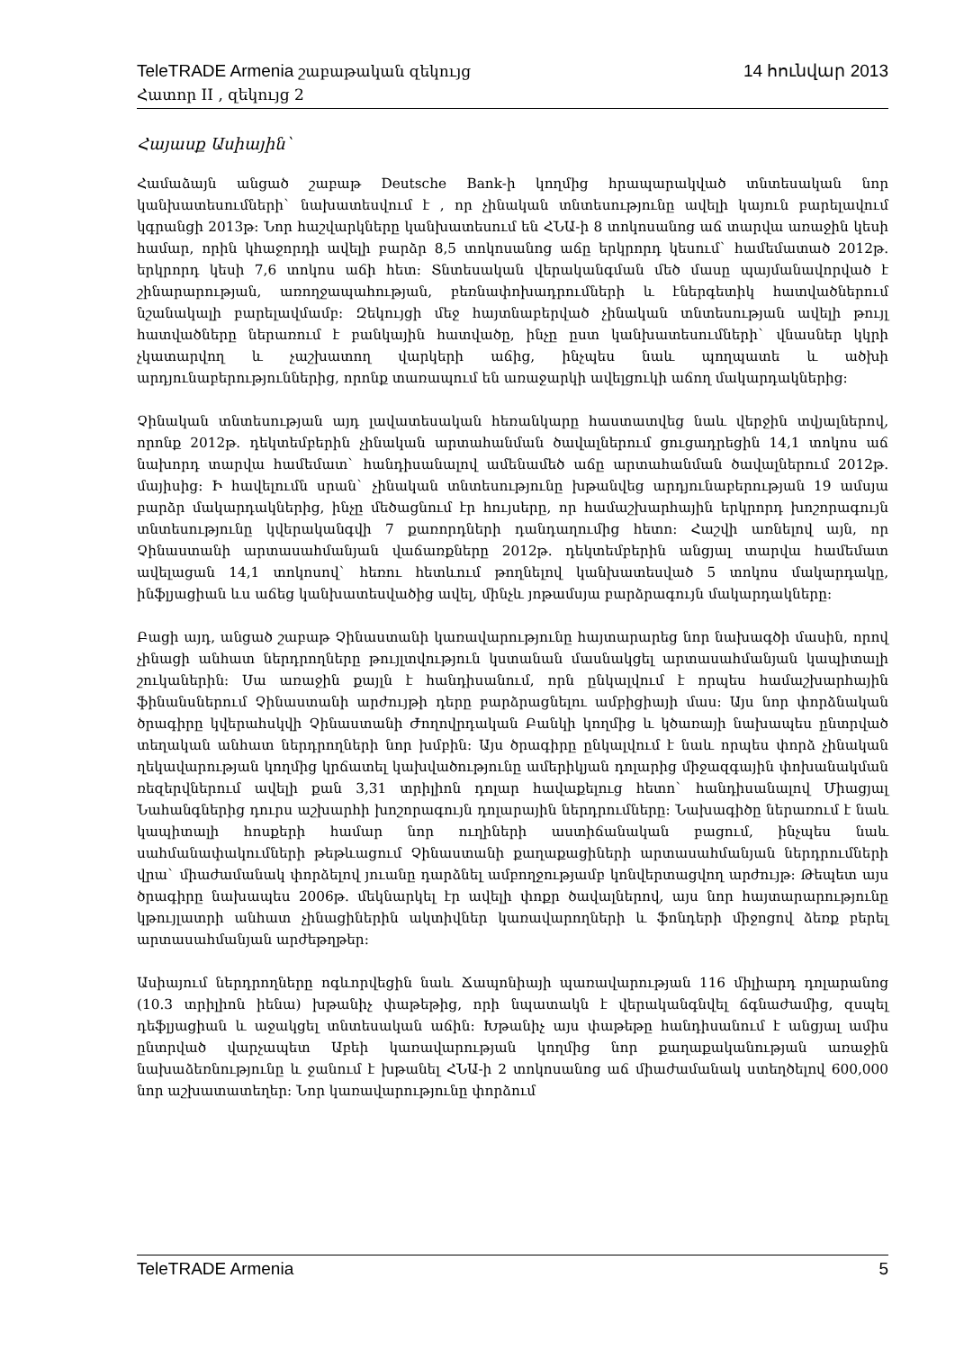TeleTRADE Armenia շաբաթական զեկույց 14 հունվար 2013
Հատոր II , զեկույց 2
Հայասք Ասիային`
Համաձայն անցած շաբաթ Deutsche Bank-ի կողմից հրապարակված տնտեսական նոր կանխատեսումների` նախատեսվում է , որ չինական տնտեսությունը ավելի կայուն բարելավում կգրանցի 2013թ: Նոր հաշվարկները կանխատեսում են ՀՆԱ-ի 8 տոկոսանոց աճ տարվա առաջին կեսի համար, որին կհաջորդի ավելի բարձր 8,5 տոկոսանոց աճը երկրորդ կեսում` համեմատած 2012թ. երկրորդ կեսի 7,6 տոկոս աճի հետ: Տնտեսական վերականգման մեծ մասը պայմանավորված է շինարարության, առողջապահության, բեռնափոխադրումների և էներգետիկ հատվածներում նշանակալի բարելավմամբ: Զեկույցի մեջ հայտնաբերված չինական տնտեսության ավելի թույլ հատվածները ներառում է բանկային հատվածը, ինչը ըստ կանխատեսումների` վնասներ կկրի չկատարվող և չաշխատող վարկերի աճից, ինչպես նաև պողպատե և ածխի արդյունաբերություններից, որոնք տառապում են առաջարկի ավելցուկի աճող մակարդակներից:
Չինական տնտեսության այդ լավատեսական հեռանկարը հաստատվեց նաև վերջին տվյալներով, որոնք 2012թ. դեկտեմբերին չինական արտահանման ծավալներում ցուցադրեցին 14,1 տոկոս աճ նախորդ տարվա համեմատ` հանդիսանալով ամենամեծ աճը արտահանման ծավալներում 2012թ. մայիսից: Ի հավելումն սրան` չինական տնտեսությունը խթանվեց արդյունաբերության 19 ամսյա բարձր մակարդակներից, ինչը մեծացնում էր հույսերը, որ համաշխարհային երկրորդ խոշորագույն տնտեսությունը կվերականգվի 7 քառորդների դանդաղումից հետո: Հաշվի առնելով այն, որ Չինաստանի արտասահմանյան վաճառքները 2012թ. դեկտեմբերին անցյալ տարվա համեմատ ավելացան 14,1 տոկոսով` հեռու հետևում թողնելով կանխատեսված 5 տոկոս մակարդակը, ինֆլյացիան ևս աճեց կանխատեսվածից ավել, մինչև յոթամսյա բարձրագույն մակարդակները:
Բացի այդ, անցած շաբաթ Չինաստանի կառավարությունը հայտարարեց նոր նախագծի մասին, որով չինացի անհատ ներդրողները թույլտվություն կստանան մասնակցել արտասահմանյան կապիտալի շուկաներին: Սա առաջին քայլն է հանդիսանում, որն ընկալվում է որպես համաշխարհային ֆինանսներում Չինաստանի արժույթի դերը բարձրացնելու ամբիցիայի մաս: Այս նոր փորձնական ծրագիրը կվերահսկվի Չինաստանի Ժողովրդական Բանկի կողմից և կծառայի նախապես ընտրված տեղական անհատ ներդրողների նոր խմբին: Այս ծրագիրը ընկալվում է նաև որպես փորձ չինական ղեկավարության կողմից կրճատել կախվածությունը ամերիկյան դոլարից միջազգային փոխանակման ռեզերվներում ավելի քան 3,31 տրիլիոն դոլար հավաքելուց հետո` հանդիսանալով Միացյալ Նահանգներից դուրս աշխարհի խոշորագույն դոլարային ներդրումները: Նախագիծը ներառում է նաև կապիտալի հոսքերի համար նոր ուղիների աստիճանական բացում, ինչպես նաև սահմանափակումների թեթևացում Չինաստանի քաղաքացիների արտասահմանյան ներդրումների վրա` միաժամանակ փորձելով յուանը դարձնել ամբողջությամբ կոնվերտացվող արժույթ: Թեպետ այս ծրագիրը նախապես 2006թ. մեկնարկել էր ավելի փոքր ծավալներով, այս նոր հայտարարությունը կթույլատրի անհատ չինացիներին ակտիվներ կառավարողների և ֆոնդերի միջոցով ձեռք բերել արտասահմանյան արժեթղթեր:
Ասիայում ներդրողները ոգևորվեցին նաև Ճապոնիայի պառավարության 116 միլիարդ դոլարանոց (10.3 տրիլիոն իենա) խթանիչ փաթեթից, որի նպատակն է վերականգնվել ճգնաժամից, զսպել դեֆլյացիան և աջակցել տնտեսական աճին: Խթանիչ այս փաթեթը հանդիսանում է անցյալ ամիս ընտրված վարչապետ Աբեի կառավարության կողմից նոր քաղաքականության առաջին նախաձեռնությունը և ջանում է խթանել ՀՆԱ-ի 2 տոկոսանոց աճ միաժամանակ ստեղծելով 600,000 նոր աշխատատեղեր: Նոր կառավարությունը փորձում
TeleTRADE Armenia 5